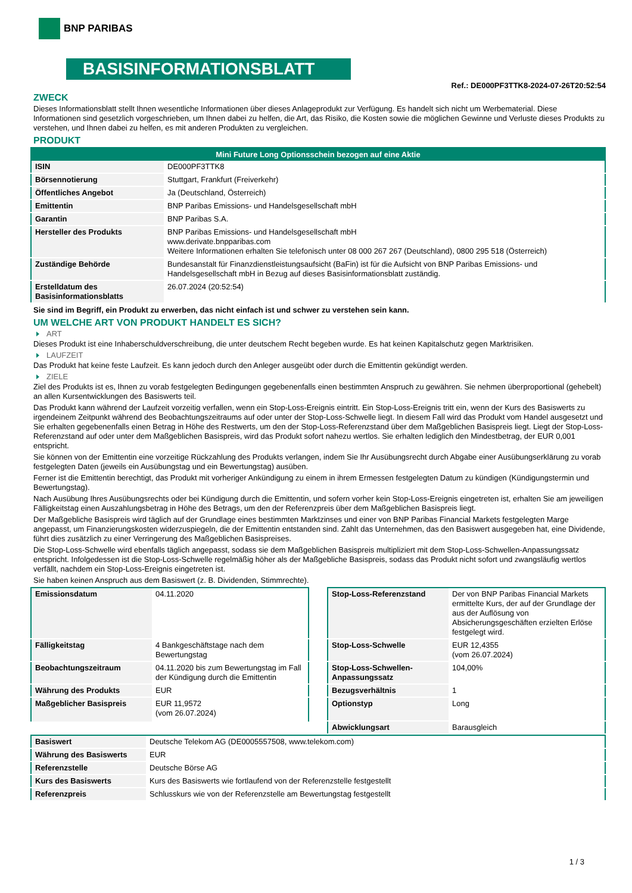BNP PARIBAS
BASISINFORMATIONSBLATT
Ref.: DE000PF3TTK8-2024-07-26T20:52:54
ZWECK
Dieses Informationsblatt stellt Ihnen wesentliche Informationen über dieses Anlageprodukt zur Verfügung. Es handelt sich nicht um Werbematerial. Diese Informationen sind gesetzlich vorgeschrieben, um Ihnen dabei zu helfen, die Art, das Risiko, die Kosten sowie die möglichen Gewinne und Verluste dieses Produkts zu verstehen, und Ihnen dabei zu helfen, es mit anderen Produkten zu vergleichen.
PRODUKT
| Mini Future Long Optionsschein bezogen auf eine Aktie | |
| --- | --- |
| ISIN | DE000PF3TTK8 |
| Börsennotierung | Stuttgart, Frankfurt (Freiverkehr) |
| Öffentliches Angebot | Ja (Deutschland, Österreich) |
| Emittentin | BNP Paribas Emissions- und Handelsgesellschaft mbH |
| Garantin | BNP Paribas S.A. |
| Hersteller des Produkts | BNP Paribas Emissions- und Handelsgesellschaft mbH www.derivate.bnpparibas.com Weitere Informationen erhalten Sie telefonisch unter 08 000 267 267 (Deutschland), 0800 295 518 (Österreich) |
| Zuständige Behörde | Bundesanstalt für Finanzdienstleistungsaufsicht (BaFin) ist für die Aufsicht von BNP Paribas Emissions- und Handelsgesellschaft mbH in Bezug auf dieses Basisinformationsblatt zuständig. |
| Erstelldatum des Basisinformationsblatts | 26.07.2024 (20:52:54) |
Sie sind im Begriff, ein Produkt zu erwerben, das nicht einfach ist und schwer zu verstehen sein kann.
UM WELCHE ART VON PRODUKT HANDELT ES SICH?
ART
Dieses Produkt ist eine Inhaberschuldverschreibung, die unter deutschem Recht begeben wurde. Es hat keinen Kapitalschutz gegen Marktrisiken.
LAUFZEIT
Das Produkt hat keine feste Laufzeit. Es kann jedoch durch den Anleger ausgeübt oder durch die Emittentin gekündigt werden.
ZIELE
Ziel des Produkts ist es, Ihnen zu vorab festgelegten Bedingungen gegebenenfalls einen bestimmten Anspruch zu gewähren. Sie nehmen überproportional (gehebelt) an allen Kursentwicklungen des Basiswerts teil.
Das Produkt kann während der Laufzeit vorzeitig verfallen, wenn ein Stop-Loss-Ereignis eintritt. Ein Stop-Loss-Ereignis tritt ein, wenn der Kurs des Basiswerts zu irgendeinem Zeitpunkt während des Beobachtungszeitraums auf oder unter der Stop-Loss-Schwelle liegt. In diesem Fall wird das Produkt vom Handel ausgesetzt und Sie erhalten gegebenenfalls einen Betrag in Höhe des Restwerts, um den der Stop-Loss-Referenzstand über dem Maßgeblichen Basispreis liegt. Liegt der Stop-Loss-Referenzstand auf oder unter dem Maßgeblichen Basispreis, wird das Produkt sofort nahezu wertlos. Sie erhalten lediglich den Mindestbetrag, der EUR 0,001 entspricht.
Sie können von der Emittentin eine vorzeitige Rückzahlung des Produkts verlangen, indem Sie Ihr Ausübungsrecht durch Abgabe einer Ausübungserklärung zu vorab festgelegten Daten (jeweils ein Ausübungstag und ein Bewertungstag) ausüben.
Ferner ist die Emittentin berechtigt, das Produkt mit vorheriger Ankündigung zu einem in ihrem Ermessen festgelegten Datum zu kündigen (Kündigungstermin und Bewertungstag).
Nach Ausübung Ihres Ausübungsrechts oder bei Kündigung durch die Emittentin, und sofern vorher kein Stop-Loss-Ereignis eingetreten ist, erhalten Sie am jeweiligen Fälligkeitstag einen Auszahlungsbetrag in Höhe des Betrags, um den der Referenzpreis über dem Maßgeblichen Basispreis liegt.
Der Maßgebliche Basispreis wird täglich auf der Grundlage eines bestimmten Marktzinses und einer von BNP Paribas Financial Markets festgelegten Marge angepasst, um Finanzierungskosten widerzuspiegeln, die der Emittentin entstanden sind. Zahlt das Unternehmen, das den Basiswert ausgegeben hat, eine Dividende, führt dies zusätzlich zu einer Verringerung des Maßgeblichen Basispreises.
Die Stop-Loss-Schwelle wird ebenfalls täglich angepasst, sodass sie dem Maßgeblichen Basispreis multipliziert mit dem Stop-Loss-Schwellen-Anpassungssatz entspricht. Infolgedessen ist die Stop-Loss-Schwelle regelmäßig höher als der Maßgebliche Basispreis, sodass das Produkt nicht sofort und zwangsläufig wertlos verfällt, nachdem ein Stop-Loss-Ereignis eingetreten ist.
Sie haben keinen Anspruch aus dem Basiswert (z. B. Dividenden, Stimmrechte).
| Emissionsdatum | 04.11.2020 |
| Fälligkeitstag | 4 Bankgeschäftstage nach dem Bewertungstag |
| Beobachtungszeitraum | 04.11.2020 bis zum Bewertungstag im Fall der Kündigung durch die Emittentin |
| Währung des Produkts | EUR |
| Maßgeblicher Basispreis | EUR 11,9572 (vom 26.07.2024) |
| Stop-Loss-Referenzstand | Der von BNP Paribas Financial Markets ermittelte Kurs, der auf der Grundlage der aus der Auflösung von Absicherungsgeschäften erzielten Erlöse festgelegt wird. |
| Stop-Loss-Schwelle | EUR 12,4355 (vom 26.07.2024) |
| Stop-Loss-Schwellen-Anpassungssatz | 104,00% |
| Bezugsverhältnis | 1 |
| Optionstyp | Long |
| Abwicklungsart | Barausgleich |
| Basiswert | Deutsche Telekom AG (DE0005557508, www.telekom.com) |
| Währung des Basiswerts | EUR |
| Referenzstelle | Deutsche Börse AG |
| Kurs des Basiswerts | Kurs des Basiswerts wie fortlaufend von der Referenzstelle festgestellt |
| Referenzpreis | Schlusskurs wie von der Referenzstelle am Bewertungstag festgestellt |
1 / 3